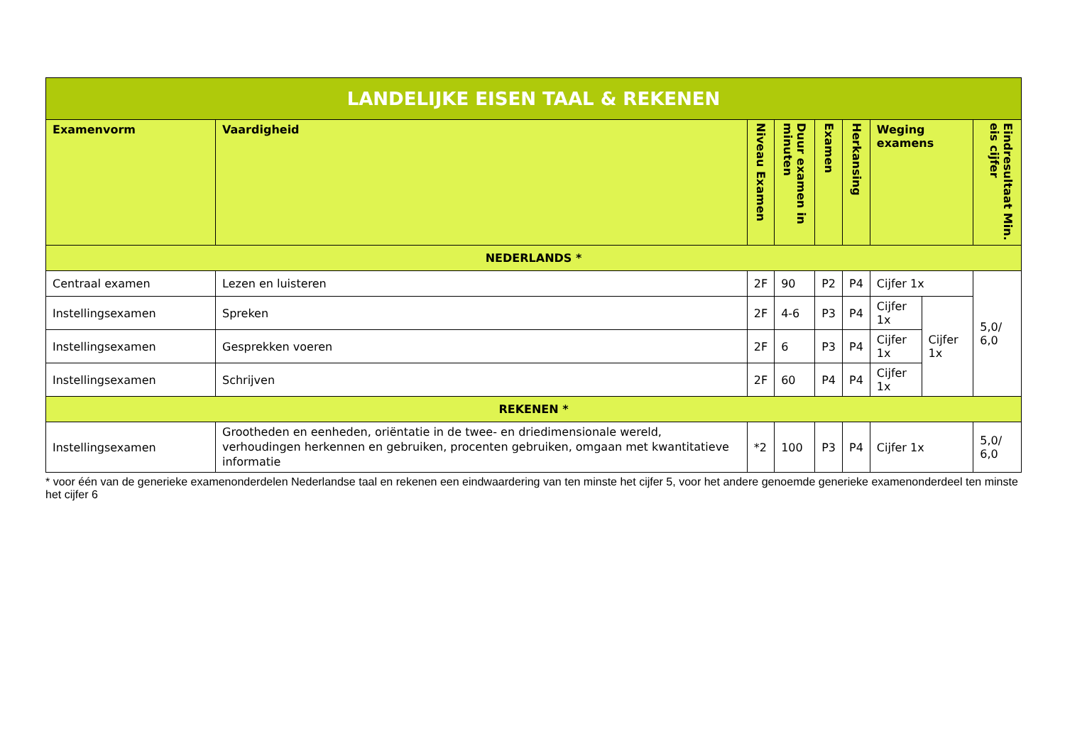| LANDELIJKE EISEN TAAL & REKENEN | | | | | | | | |
| Examenvorm | Vaardigheid | Niveau Examen | Duur examen in minuten | Examen | Herkansing | Weging examens | | Eindresultaat Min. eis cijfer |
| NEDERLANDS * | | | | | | | | |
| Centraal examen | Lezen en luisteren | 2F | 90 | P2 | P4 | Cijfer 1x | | 5,0/ 6,0 |
| Instellingsexamen | Spreken | 2F | 4-6 | P3 | P4 | Cijfer 1x | Cijfer 1x | |
| Instellingsexamen | Gesprekken voeren | 2F | 6 | P3 | P4 | Cijfer 1x | | |
| Instellingsexamen | Schrijven | 2F | 60 | P4 | P4 | Cijfer 1x | | |
| REKENEN * | | | | | | | | |
| Instellingsexamen | Grootheden en eenheden, oriëntatie in de twee- en driedimensionale wereld, verhoudingen herkennen en gebruiken, procenten gebruiken, omgaan met kwantitatieve informatie | *2 | 100 | P3 | P4 | Cijfer 1x | | 5,0/ 6,0 |
* voor één van de generieke examenonderdelen Nederlandse taal en rekenen een eindwaardering van ten minste het cijfer 5, voor het andere genoemde generieke examenonderdeel ten minste het cijfer 6